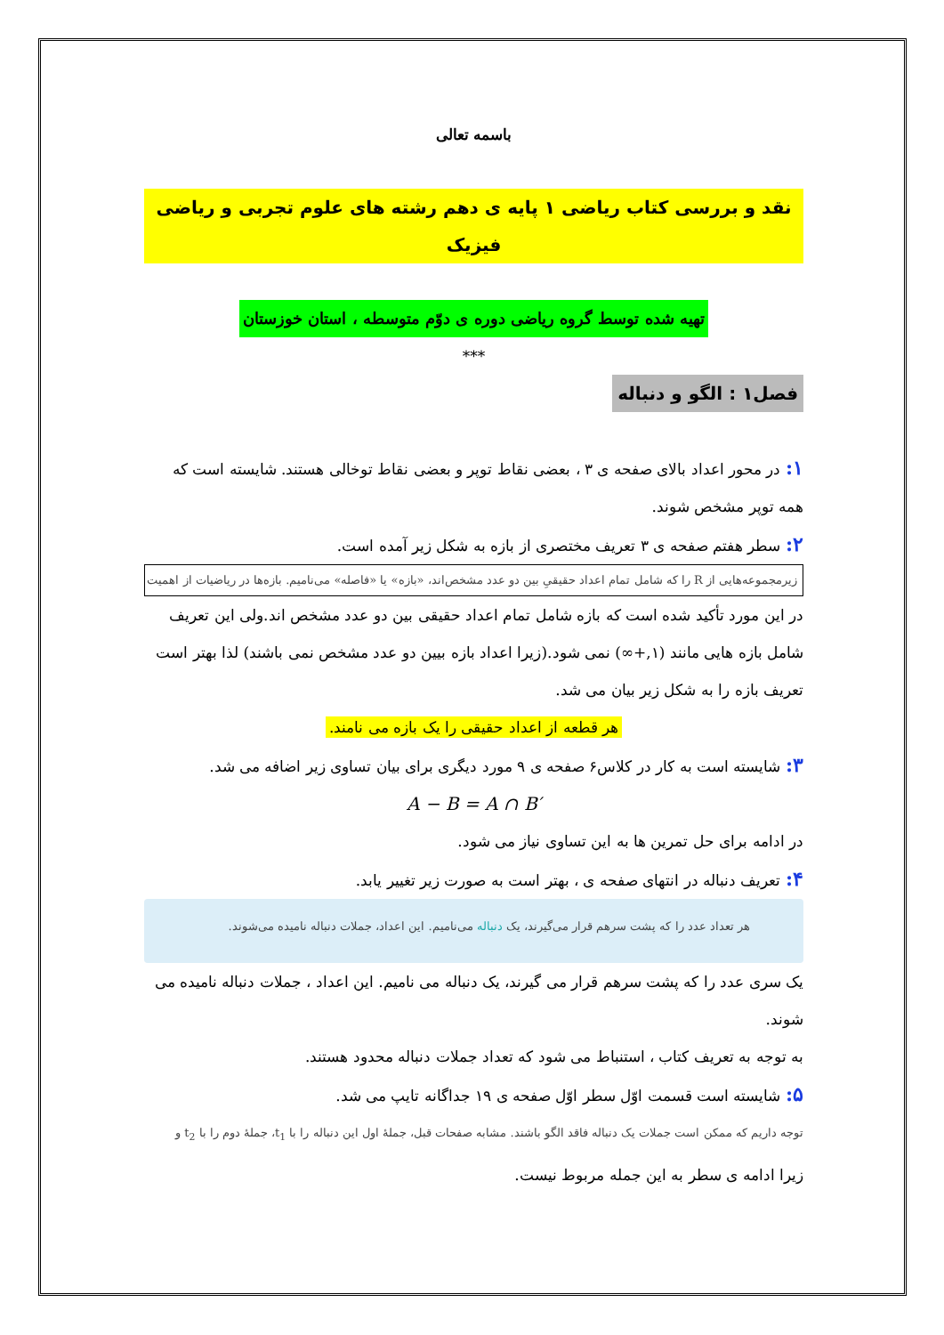باسمه تعالی
نقد و بررسی کتاب ریاضی ۱ پایه ی دهم رشته های علوم تجربی و ریاضی فیزیک
تهیه شده توسط گروه ریاضی دوره ی دوّم متوسطه ، استان خوزستان
***
فصل۱ : الگو و دنباله
۱: در محور اعداد بالای صفحه ی ۳ ، بعضی نقاط توپر و بعضی نقاط توخالی هستند. شایسته است که همه توپر مشخص شوند.
۲: سطر هفتم صفحه ی ۳ تعریف مختصری از بازه به شکل زیر آمده است.
زیرمجموعه‌هایی از R را که شامل تمام اعداد حقیقیِ بین دو عدد مشخص‌اند، «بازه» یا «فاصله» می‌نامیم. بازه‌ها در ریاضیات از اهمیت
در این مورد تأکید شده است که بازه شامل تمام اعداد حقیقی بین دو عدد مشخص اند.ولی این تعریف شامل بازه هایی مانند (۱,+∞) نمی شود.(زیرا اعداد بازه بیین دو عدد مشخص نمی باشند) لذا بهتر است تعریف بازه را به شکل زیر بیان می شد.
هر قطعه از اعداد حقیقی را یک بازه می نامند.
۳: شایسته است به کار در کلاس۶ صفحه ی ۹ مورد دیگری برای بیان تساوی زیر اضافه می شد.
A − B = A ∩ B′
در ادامه برای حل تمرین ها به این تساوی نیاز می شود.
۴: تعریف دنباله در انتهای صفحه ی ، بهتر است به صورت زیر تغییر یابد.
هر تعداد عدد را که پشت سرهم قرار می‌گیرند، یک دنباله می‌نامیم. این اعداد، جملات دنباله نامیده می‌شوند.
یک سری عدد را که پشت سرهم قرار می گیرند، یک دنباله می نامیم. این اعداد ، جملات دنباله نامیده می شوند.
به توجه به تعریف کتاب ، استنباط می شود که تعداد جملات دنباله محدود هستند.
۵: شایسته است قسمت اوّل سطر اوّل صفحه ی ۱۹ جداگانه تایپ می شد.
توجه داریم که ممکن است جملات یک دنباله فاقد الگو باشند. مشابه صفحات قبل، جملهٔ اول این دنباله را با t<sub>1</sub>، جملهٔ دوم را با t<sub>2</sub> و
زیرا ادامه ی سطر به این جمله مربوط نیست.